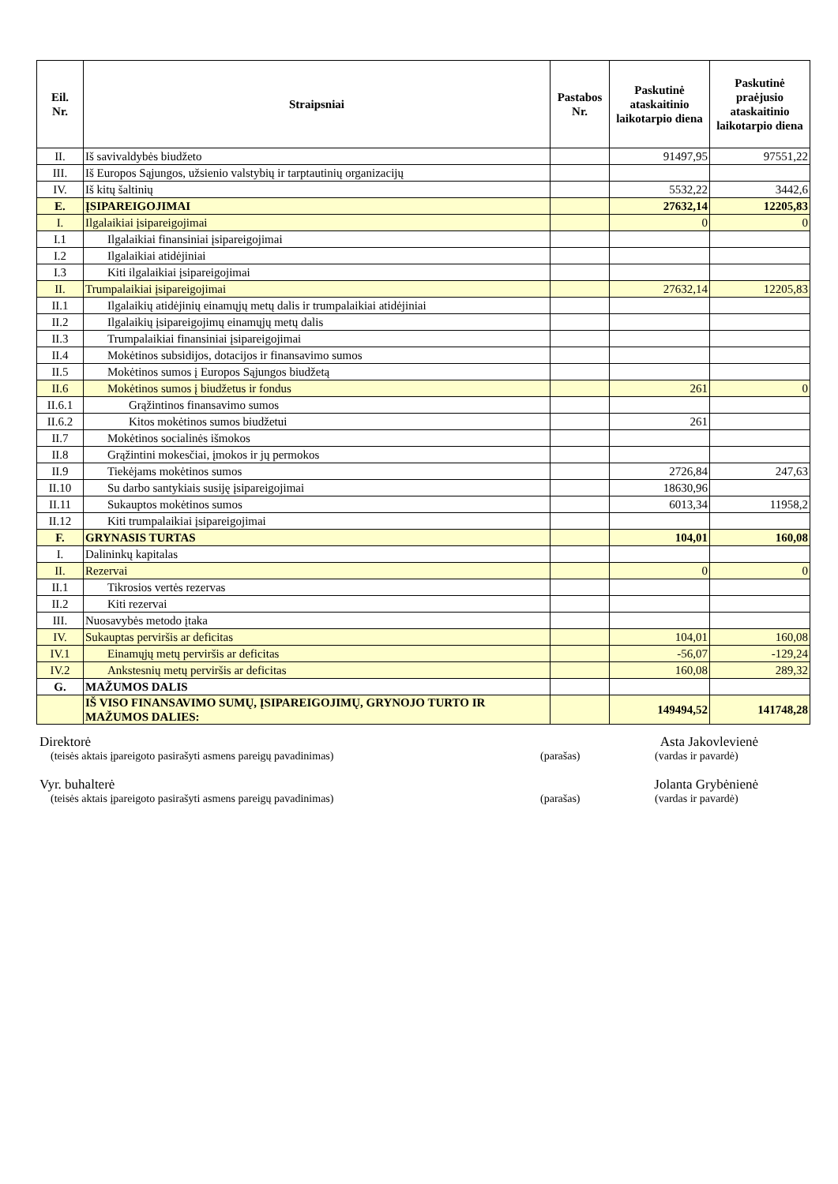| Eil. Nr. | Straipsniai | Pastabos Nr. | Paskutinė ataskaitinio laikotarpio diena | Paskutinė praėjusio ataskaitinio laikotarpio diena |
| --- | --- | --- | --- | --- |
| II. | Iš savivaldybės biudžeto | | 91497,95 | 97551,22 |
| III. | Iš Europos Sąjungos, užsienio valstybių ir tarptautinių organizacijų | | | |
| IV. | Iš kitų šaltinių | | 5532,22 | 3442,6 |
| E. | ĮSIPAREIGOJIMAI | | 27632,14 | 12205,83 |
| I. | Ilgalaikiai įsipareigojimai | | 0 | 0 |
| I.1 | Ilgalaikiai finansiniai įsipareigojimai | | | |
| I.2 | Ilgalaikiai atidėjiniai | | | |
| I.3 | Kiti ilgalaikiai įsipareigojimai | | | |
| II. | Trumpalaikiai įsipareigojimai | | 27632,14 | 12205,83 |
| II.1 | Ilgalaikių atidėjinių einamųjų metų dalis ir trumpalaikiai atidėjiniai | | | |
| II.2 | Ilgalaikių įsipareigojimų einamųjų metų dalis | | | |
| II.3 | Trumpalaikiai finansiniai įsipareigojimai | | | |
| II.4 | Mokėtinos subsidijos, dotacijos ir finansavimo sumos | | | |
| II.5 | Mokėtinos sumos į Europos Sąjungos biudžetą | | | |
| II.6 | Mokėtinos sumos į biudžetus ir fondus | | 261 | 0 |
| II.6.1 | Grąžintinos finansavimo sumos | | | |
| II.6.2 | Kitos mokėtinos sumos biudžetui | | 261 | |
| II.7 | Mokėtinos socialinės išmokos | | | |
| II.8 | Grąžintini mokesčiai, įmokos ir jų permokos | | | |
| II.9 | Tiekėjams mokėtinos sumos | | 2726,84 | 247,63 |
| II.10 | Su darbo santykiais susiję įsipareigojimai | | 18630,96 | |
| II.11 | Sukauptos mokėtinos sumos | | 6013,34 | 11958,2 |
| II.12 | Kiti trumpalaikiai įsipareigojimai | | | |
| F. | GRYNASIS TURTAS | | 104,01 | 160,08 |
| I. | Dalininkų kapitalas | | | |
| II. | Rezervai | | 0 | 0 |
| II.1 | Tikrosios vertės rezervas | | | |
| II.2 | Kiti rezervai | | | |
| III. | Nuosavybės metodo įtaka | | | |
| IV. | Sukauptas perviršis ar deficitas | | 104,01 | 160,08 |
| IV.1 | Einamųjų metų perviršis ar deficitas | | -56,07 | -129,24 |
| IV.2 | Ankstesnių metų perviršis ar deficitas | | 160,08 | 289,32 |
| G. | MAŽUMOS DALIS | | | |
| | IŠ VISO FINANSAVIMO SUMŲ, ĮSIPAREIGOJIMŲ, GRYNOJO TURTO IR MAŽUMOS DALIES: | | 149494,52 | 141748,28 |
Direktorė Asta Jakovlevienė
(teisės aktais įpareigoto pasirašyti asmens pareigų pavadinimas) (parašas) (vardas ir pavardė)
Vyr. buhalterė Jolanta Grybėnienė
(teisės aktais įpareigoto pasirašyti asmens pareigų pavadinimas) (parašas) (vardas ir pavardė)